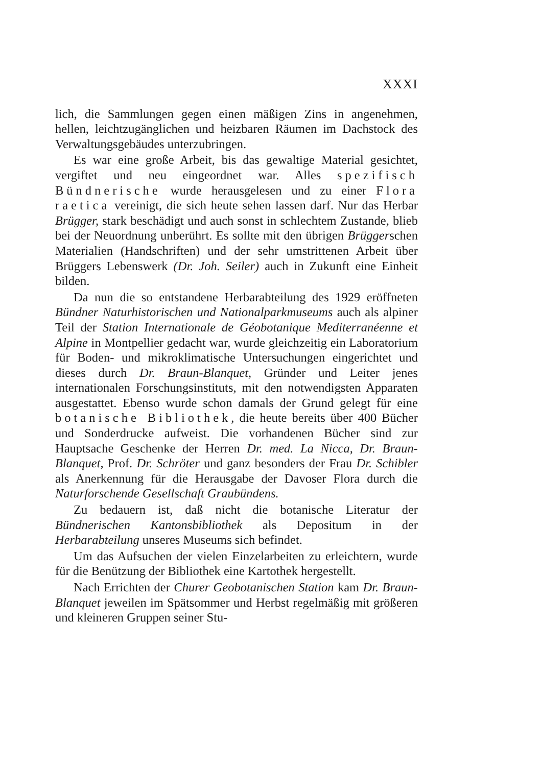XXXI
lich, die Sammlungen gegen einen mäßigen Zins in angenehmen, hellen, leichtzugänglichen und heizbaren Räumen im Dachstock des Verwaltungsgebäudes unterzubringen.
Es war eine große Arbeit, bis das gewaltige Material gesichtet, vergiftet und neu eingeordnet war. Alles spezifisch Bündnerische wurde herausgelesen und zu einer Flora raetica vereinigt, die sich heute sehen lassen darf. Nur das Herbar Brügger, stark beschädigt und auch sonst in schlechtem Zustande, blieb bei der Neuordnung unberührt. Es sollte mit den übrigen Brüggerschen Materialien (Handschriften) und der sehr umstrittenen Arbeit über Brüggers Lebenswerk (Dr. Joh. Seiler) auch in Zukunft eine Einheit bilden.
Da nun die so entstandene Herbarabteilung des 1929 eröffneten Bündner Naturhistorischen und Nationalparkmuseums auch als alpiner Teil der Station Internationale de Géobotanique Mediterranéenne et Alpine in Montpellier gedacht war, wurde gleichzeitig ein Laboratorium für Boden- und mikroklimatische Untersuchungen eingerichtet und dieses durch Dr. Braun-Blanquet, Gründer und Leiter jenes internationalen Forschungsinstituts, mit den notwendigsten Apparaten ausgestattet. Ebenso wurde schon damals der Grund gelegt für eine botanische Bibliothek, die heute bereits über 400 Bücher und Sonderdrucke aufweist. Die vorhandenen Bücher sind zur Hauptsache Geschenke der Herren Dr. med. La Nicca, Dr. Braun-Blanquet, Prof. Dr. Schröter und ganz besonders der Frau Dr. Schibler als Anerkennung für die Herausgabe der Davoser Flora durch die Naturforschende Gesellschaft Graubündens.
Zu bedauern ist, daß nicht die botanische Literatur der Bündnerischen Kantonsbibliothek als Depositum in der Herbarabteilung unseres Museums sich befindet.
Um das Aufsuchen der vielen Einzelarbeiten zu erleichtern, wurde für die Benützung der Bibliothek eine Kartothek hergestellt.
Nach Errichten der Churer Geobotanischen Station kam Dr. Braun-Blanquet jeweilen im Spätsommer und Herbst regelmäßig mit größeren und kleineren Gruppen seiner Stu-